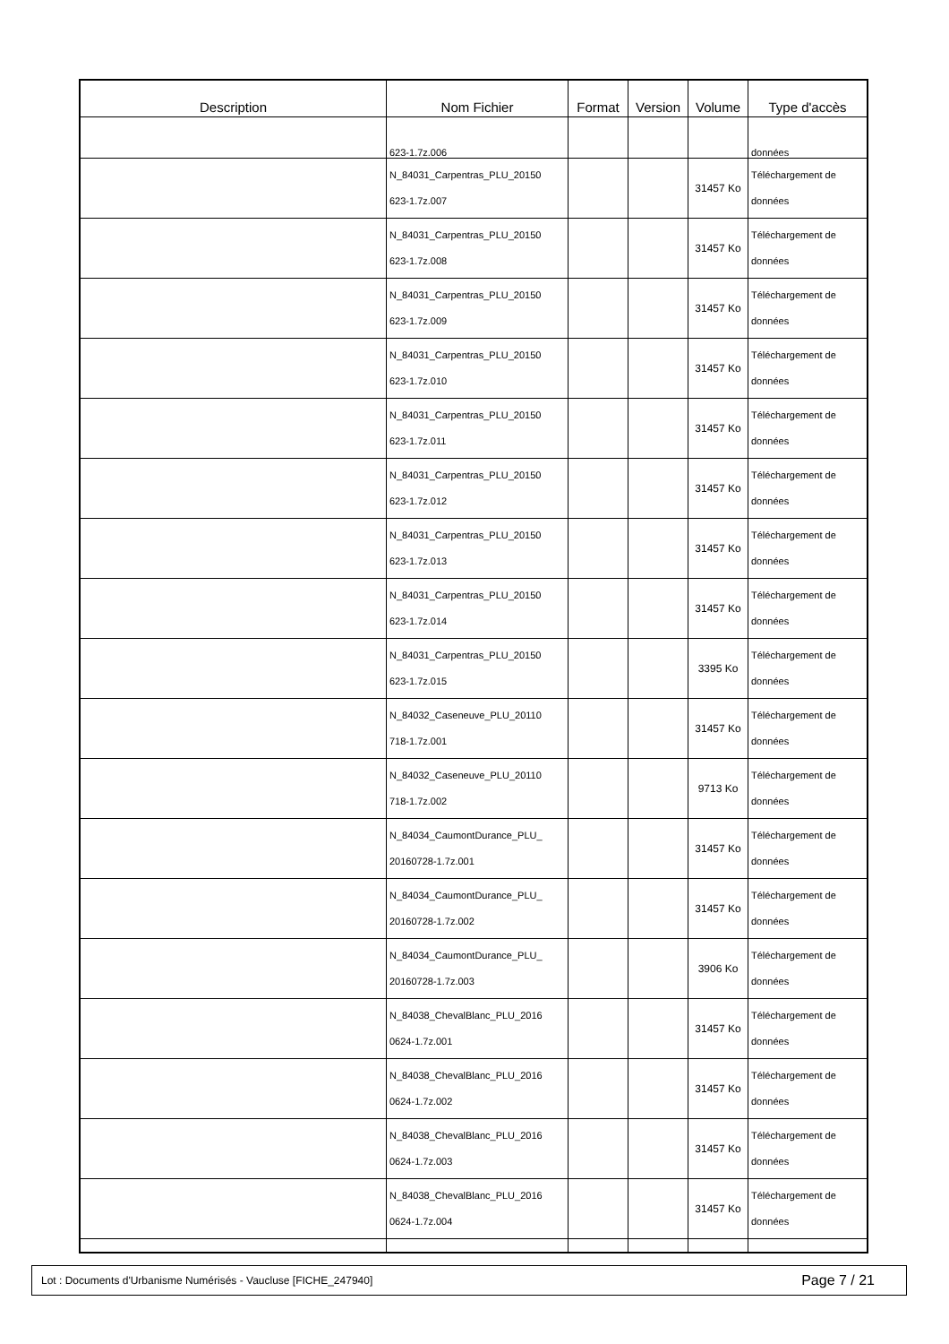| Description | Nom Fichier | Format | Version | Volume | Type d'accès |
| --- | --- | --- | --- | --- | --- |
| | 623-1.7z.006 | | | | données |
| | N_84031_Carpentras_PLU_20150 623-1.7z.007 | | | 31457 Ko | Téléchargement de données |
| | N_84031_Carpentras_PLU_20150 623-1.7z.008 | | | 31457 Ko | Téléchargement de données |
| | N_84031_Carpentras_PLU_20150 623-1.7z.009 | | | 31457 Ko | Téléchargement de données |
| | N_84031_Carpentras_PLU_20150 623-1.7z.010 | | | 31457 Ko | Téléchargement de données |
| | N_84031_Carpentras_PLU_20150 623-1.7z.011 | | | 31457 Ko | Téléchargement de données |
| | N_84031_Carpentras_PLU_20150 623-1.7z.012 | | | 31457 Ko | Téléchargement de données |
| | N_84031_Carpentras_PLU_20150 623-1.7z.013 | | | 31457 Ko | Téléchargement de données |
| | N_84031_Carpentras_PLU_20150 623-1.7z.014 | | | 31457 Ko | Téléchargement de données |
| | N_84031_Carpentras_PLU_20150 623-1.7z.015 | | | 3395 Ko | Téléchargement de données |
| | N_84032_Caseneuve_PLU_20110 718-1.7z.001 | | | 31457 Ko | Téléchargement de données |
| | N_84032_Caseneuve_PLU_20110 718-1.7z.002 | | | 9713 Ko | Téléchargement de données |
| | N_84034_CaumontDurance_PLU_ 20160728-1.7z.001 | | | 31457 Ko | Téléchargement de données |
| | N_84034_CaumontDurance_PLU_ 20160728-1.7z.002 | | | 31457 Ko | Téléchargement de données |
| | N_84034_CaumontDurance_PLU_ 20160728-1.7z.003 | | | 3906 Ko | Téléchargement de données |
| | N_84038_ChevalBlanc_PLU_2016 0624-1.7z.001 | | | 31457 Ko | Téléchargement de données |
| | N_84038_ChevalBlanc_PLU_2016 0624-1.7z.002 | | | 31457 Ko | Téléchargement de données |
| | N_84038_ChevalBlanc_PLU_2016 0624-1.7z.003 | | | 31457 Ko | Téléchargement de données |
| | N_84038_ChevalBlanc_PLU_2016 0624-1.7z.004 | | | 31457 Ko | Téléchargement de données |
Lot : Documents d'Urbanisme Numérisés - Vaucluse [FICHE_247940] Page 7 / 21